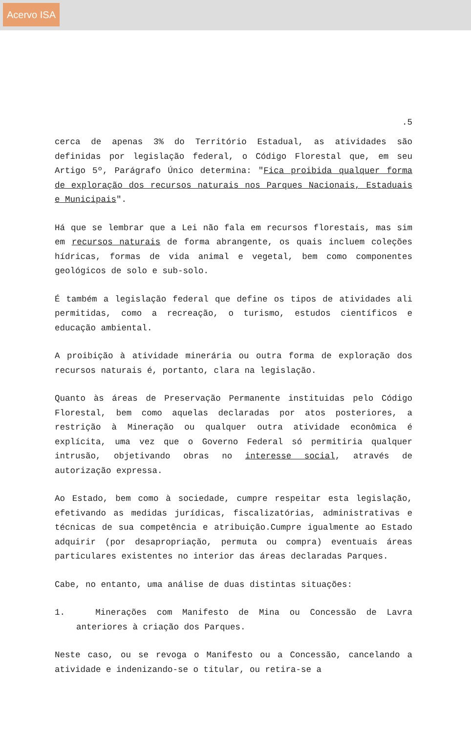Acervo ISA
.5
cerca de apenas 3% do Território Estadual, as atividades são definidas por legislação federal, o Código Florestal que, em seu Artigo 5º, Parágrafo Único determina: "Fica proibida qualquer forma de exploração dos recursos naturais nos Parques Nacionais, Estaduais e Municipais".
Há que se lembrar que a Lei não fala em recursos florestais, mas sim em recursos naturais de forma abrangente, os quais incluem coleções hídricas, formas de vida animal e vegetal, bem como componentes geológicos de solo e sub-solo.
É também a legislação federal que define os tipos de atividades ali permitidas, como a recreação, o turismo, estudos científicos e educação ambiental.
A proibição à atividade minerária ou outra forma de exploração dos recursos naturais é, portanto, clara na legislação.
Quanto às áreas de Preservação Permanente instituidas pelo Código Florestal, bem como aquelas declaradas por atos posteriores, a restrição à Mineração ou qualquer outra atividade econômica é explícita, uma vez que o Governo Federal só permitiria qualquer intrusão, objetivando obras no interesse social, através de autorização expressa.
Ao Estado, bem como à sociedade, cumpre respeitar esta legislação, efetivando as medidas jurídicas, fiscalizatórias, administrativas e técnicas de sua competência e atribuição.Cumpre igualmente ao Estado adquirir (por desapropriação, permuta ou compra) eventuais áreas particulares existentes no interior das áreas declaradas Parques.
Cabe, no entanto, uma análise de duas distintas situações:
1. Minerações com Manifesto de Mina ou Concessão de Lavra anteriores à criação dos Parques.
Neste caso, ou se revoga o Manifesto ou a Concessão, cancelando a atividade e indenizando-se o titular, ou retira-se a